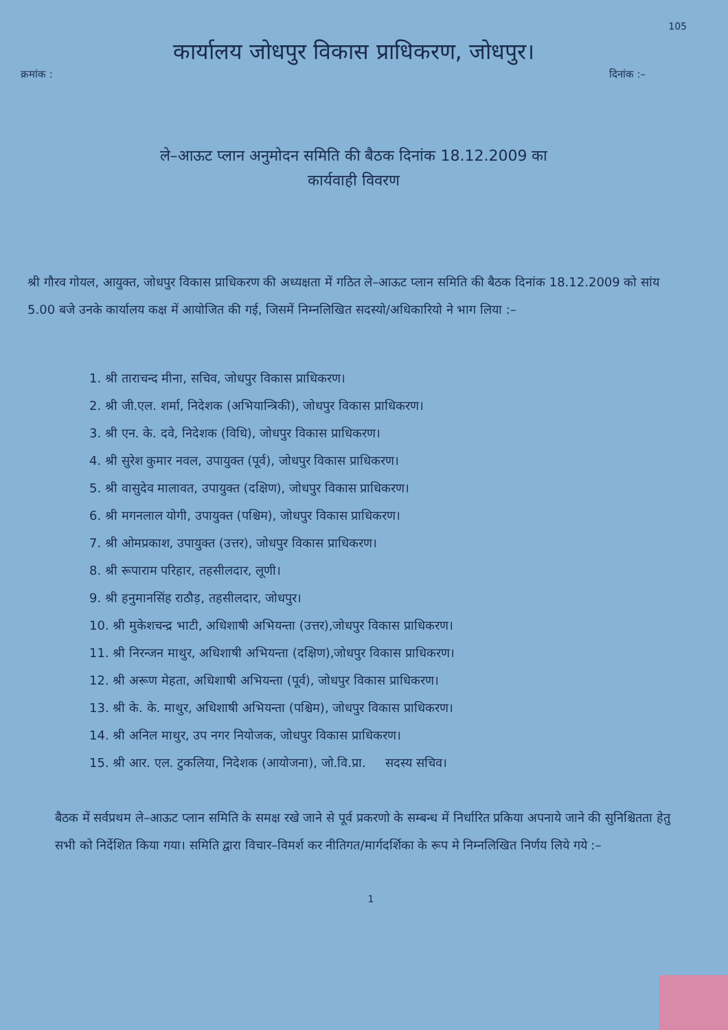105
कार्यालय जोधपुर विकास प्राधिकरण, जोधपुर।
क्रमांक : दिनांक :–
ले–आऊट प्लान अनुमोदन समिति की बैठक दिनांक 18.12.2009 का
कार्यवाही विवरण
श्री गौरव गोयल, आयुक्त, जोधपुर विकास प्राधिकरण की अध्यक्षता में गठित ले–आऊट प्लान समिति की बैठक दिनांक 18.12.2009 को सांय 5.00 बजे उनके कार्यालय कक्ष में आयोजित की गई, जिसमें निम्नलिखित सदस्यो/अधिकारियो ने भाग लिया :–
1. श्री ताराचन्द मीना, सचिव, जोधपुर विकास प्राधिकरण।
2. श्री जी.एल. शर्मा, निदेशक (अभियान्त्रिकी), जोधपुर विकास प्राधिकरण।
3. श्री एन. के. दवे, निदेशक (विधि), जोधपुर विकास प्राधिकरण।
4. श्री सुरेश कुमार नवल, उपायुक्त (पूर्व), जोधपुर विकास प्राधिकरण।
5. श्री वासुदेव मालावत, उपायुक्त (दक्षिण), जोधपुर विकास प्राधिकरण।
6. श्री मगनलाल योगी, उपायुक्त (पश्चिम), जोधपुर विकास प्राधिकरण।
7. श्री ओमप्रकाश, उपायुक्त (उत्तर), जोधपुर विकास प्राधिकरण।
8. श्री रूपाराम परिहार, तहसीलदार, लूणी।
9. श्री हनुमानसिंह राठौड़, तहसीलदार, जोधपुर।
10. श्री मुकेशचन्द्र भाटी, अधिशाषी अभियन्ता (उत्तर),जोधपुर विकास प्राधिकरण।
11. श्री निरन्जन माथुर, अधिशाषी अभियन्ता (दक्षिण),जोधपुर विकास प्राधिकरण।
12. श्री अरूण मेहता, अधिशाषी अभियन्ता (पूर्व), जोधपुर विकास प्राधिकरण।
13. श्री के. के. माथुर, अधिशाषी अभियन्ता (पश्चिम), जोधपुर विकास प्राधिकरण।
14. श्री अनिल माथुर, उप नगर नियोजक, जोधपुर विकास प्राधिकरण।
15. श्री आर. एल. टुकलिया, निदेशक (आयोजना), जो.वि.प्रा. सदस्य सचिव।
बैठक में सर्वप्रथम ले–आऊट प्लान समिति के समक्ष रखे जाने से पूर्व प्रकरणो के सम्बन्ध में निर्धारित प्रकिया अपनाये जाने की सुनिश्चितता हेतु सभी को निर्देशित किया गया। समिति द्वारा विचार–विमर्श कर नीतिगत/मार्गदर्शिका के रूप मे निम्नलिखित निर्णय लिये गये :–
1